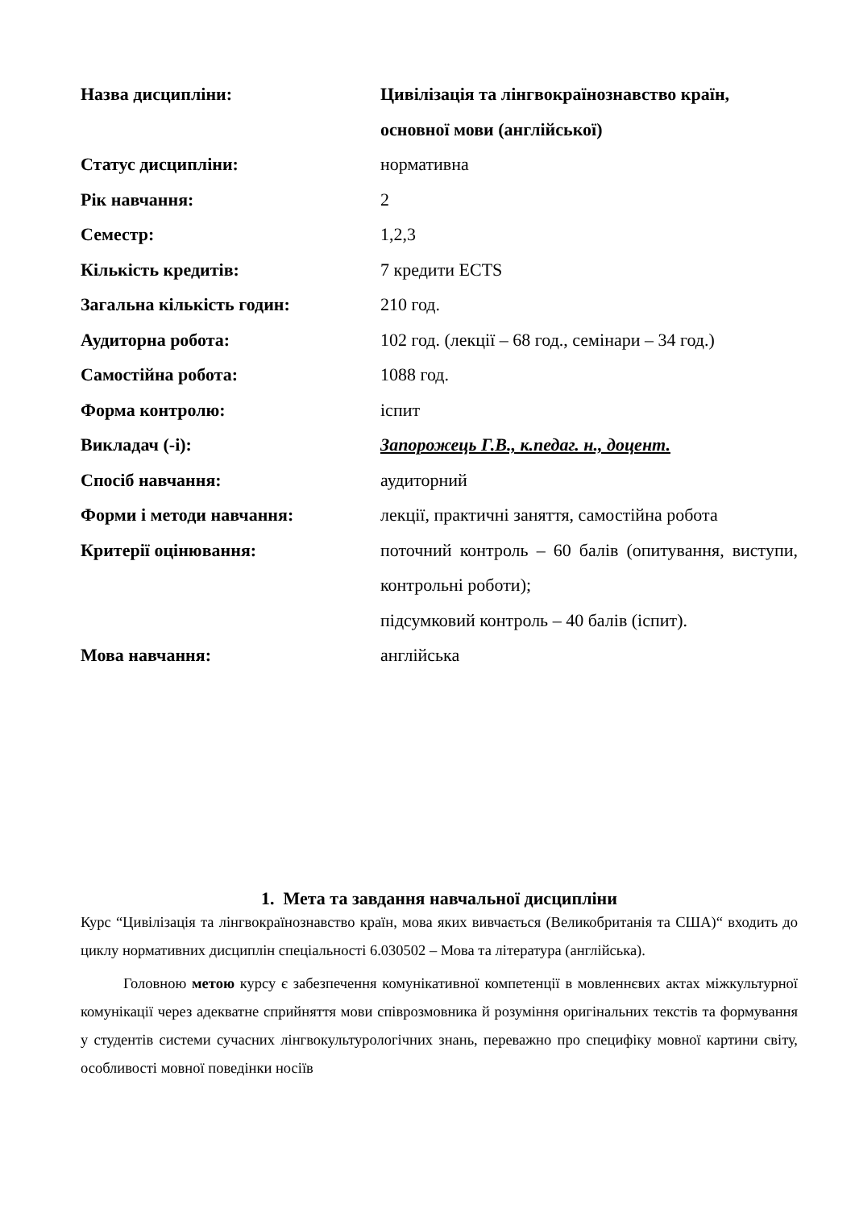| Назва дисципліни: | Цивілізація та лінгвокраїнознавство країн, основної мови (англійської) |
| Статус дисципліни: | нормативна |
| Рік навчання: | 2 |
| Семестр: | 1,2,3 |
| Кількість кредитів: | 7 кредити ECTS |
| Загальна кількість годин: | 210 год. |
| Аудиторна робота: | 102 год. (лекції – 68 год., семінари – 34 год.) |
| Самостійна робота: | 1088 год. |
| Форма контролю: | іспит |
| Викладач (-і): | Запорожець Г.В., к.педаг. н., доцент. |
| Спосіб навчання: | аудиторний |
| Форми і методи навчання: | лекції, практичні заняття, самостійна робота |
| Критерії оцінювання: | поточний контроль – 60 балів (опитування, виступи, контрольні роботи); підсумковий контроль – 40 балів (іспит). |
| Мова навчання: | англійська |
1. Мета та завдання навчальної дисципліни
Курс “Цивілізація та лінгвокраїнознавство країн, мова яких вивчається (Великобританія та США)“ входить до циклу нормативних дисциплін спеціальності 6.030502 – Мова та література (англійська).
Головною метою курсу є забезпечення комунікативної компетенції в мовленнєвих актах міжкультурної комунікації через адекватне сприйняття мови співрозмовника й розуміння оригінальних текстів та формування у студентів системи сучасних лінгвокультурологічних знань, переважно про специфіку мовної картини світу, особливості мовної поведінки носіїв